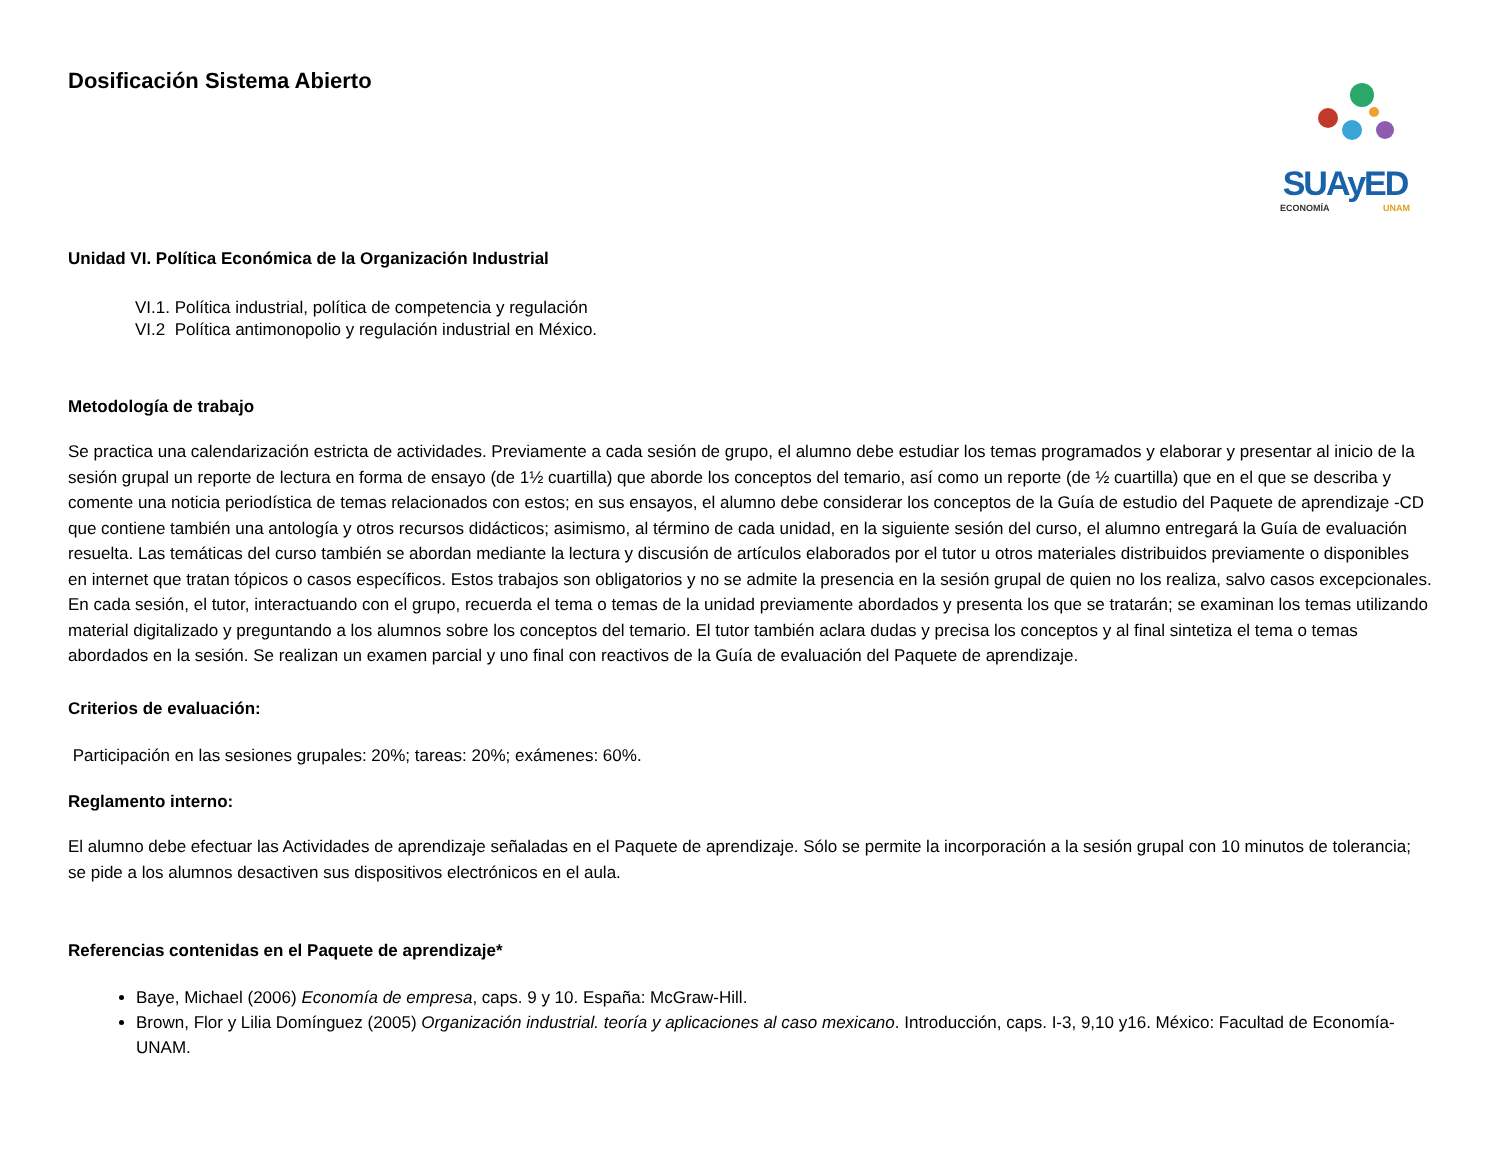Dosificación Sistema Abierto
SUAyED
ECONOMÍA UNAM
Unidad VI. Política Económica de la Organización Industrial
VI.1. Política industrial, política de competencia y regulación
VI.2 Política antimonopolio y regulación industrial en México.
Metodología de trabajo
Se practica una calendarización estricta de actividades. Previamente a cada sesión de grupo, el alumno debe estudiar los temas programados y elaborar y presentar al inicio de la sesión grupal un reporte de lectura en forma de ensayo (de 1½ cuartilla) que aborde los conceptos del temario, así como un reporte (de ½ cuartilla) que en el que se describa y comente una noticia periodística de temas relacionados con estos; en sus ensayos, el alumno debe considerar los conceptos de la Guía de estudio del Paquete de aprendizaje -CD que contiene también una antología y otros recursos didácticos; asimismo, al término de cada unidad, en la siguiente sesión del curso, el alumno entregará la Guía de evaluación resuelta. Las temáticas del curso también se abordan mediante la lectura y discusión de artículos elaborados por el tutor u otros materiales distribuidos previamente o disponibles en internet que tratan tópicos o casos específicos. Estos trabajos son obligatorios y no se admite la presencia en la sesión grupal de quien no los realiza, salvo casos excepcionales. En cada sesión, el tutor, interactuando con el grupo, recuerda el tema o temas de la unidad previamente abordados y presenta los que se tratarán; se examinan los temas utilizando material digitalizado y preguntando a los alumnos sobre los conceptos del temario. El tutor también aclara dudas y precisa los conceptos y al final sintetiza el tema o temas abordados en la sesión. Se realizan un examen parcial y uno final con reactivos de la Guía de evaluación del Paquete de aprendizaje.
Criterios de evaluación:
Participación en las sesiones grupales: 20%; tareas: 20%; exámenes: 60%.
Reglamento interno:
El alumno debe efectuar las Actividades de aprendizaje señaladas en el Paquete de aprendizaje. Sólo se permite la incorporación a la sesión grupal con 10 minutos de tolerancia; se pide a los alumnos desactiven sus dispositivos electrónicos en el aula.
Referencias contenidas en el Paquete de aprendizaje*
Baye, Michael (2006) Economía de empresa, caps. 9 y 10. España: McGraw-Hill.
Brown, Flor y Lilia Domínguez (2005) Organización industrial. teoría y aplicaciones al caso mexicano. Introducción, caps. I-3, 9,10 y16. México: Facultad de Economía-UNAM.